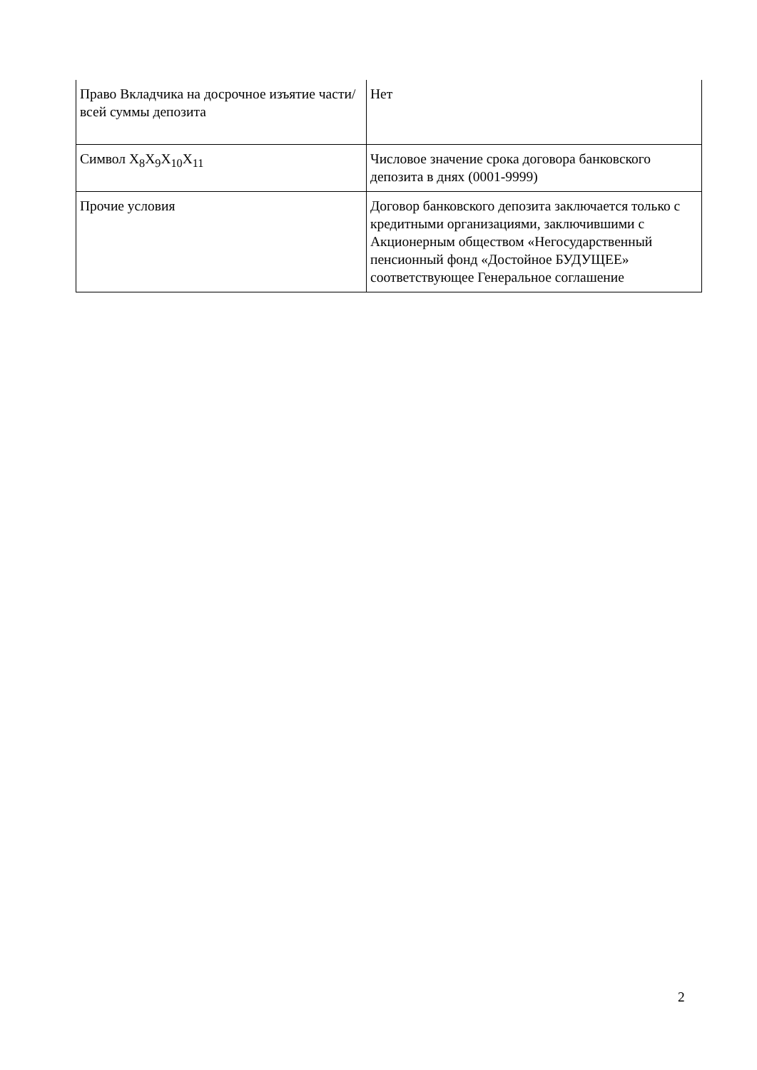| Право Вкладчика на досрочное изъятие части/всей суммы депозита | Нет |
| Символ X<sub>8</sub>X<sub>9</sub>X<sub>10</sub>X<sub>11</sub> | Числовое значение срока договора банковского депозита в днях (0001-9999) |
| Прочие условия | Договор банковского депозита заключается только с кредитными организациями, заключившими с Акционерным обществом «Негосударственный пенсионный фонд «Достойное БУДУЩЕЕ» соответствующее Генеральное соглашение |
2